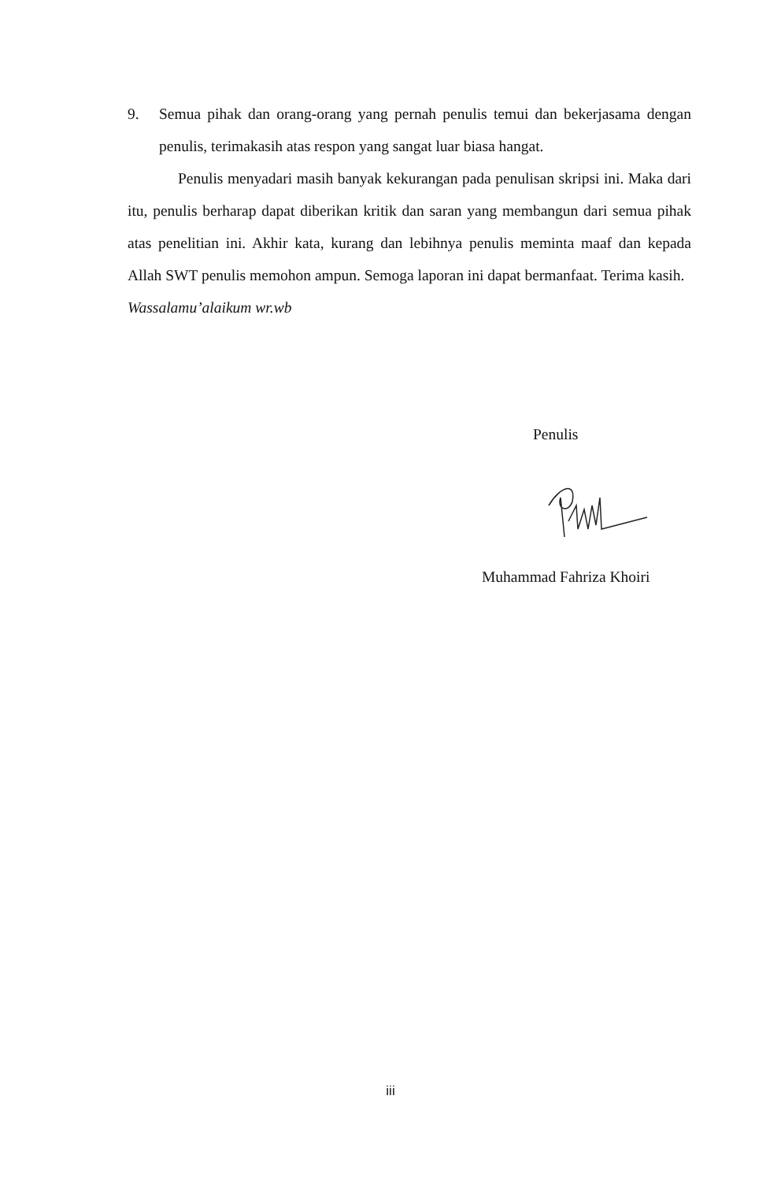9. Semua pihak dan orang-orang yang pernah penulis temui dan bekerjasama dengan penulis, terimakasih atas respon yang sangat luar biasa hangat.
Penulis menyadari masih banyak kekurangan pada penulisan skripsi ini. Maka dari itu, penulis berharap dapat diberikan kritik dan saran yang membangun dari semua pihak atas penelitian ini. Akhir kata, kurang dan lebihnya penulis meminta maaf dan kepada Allah SWT penulis memohon ampun. Semoga laporan ini dapat bermanfaat. Terima kasih.
Wassalamu’alaikum wr.wb
Penulis
Muhammad Fahriza Khoiri
iii